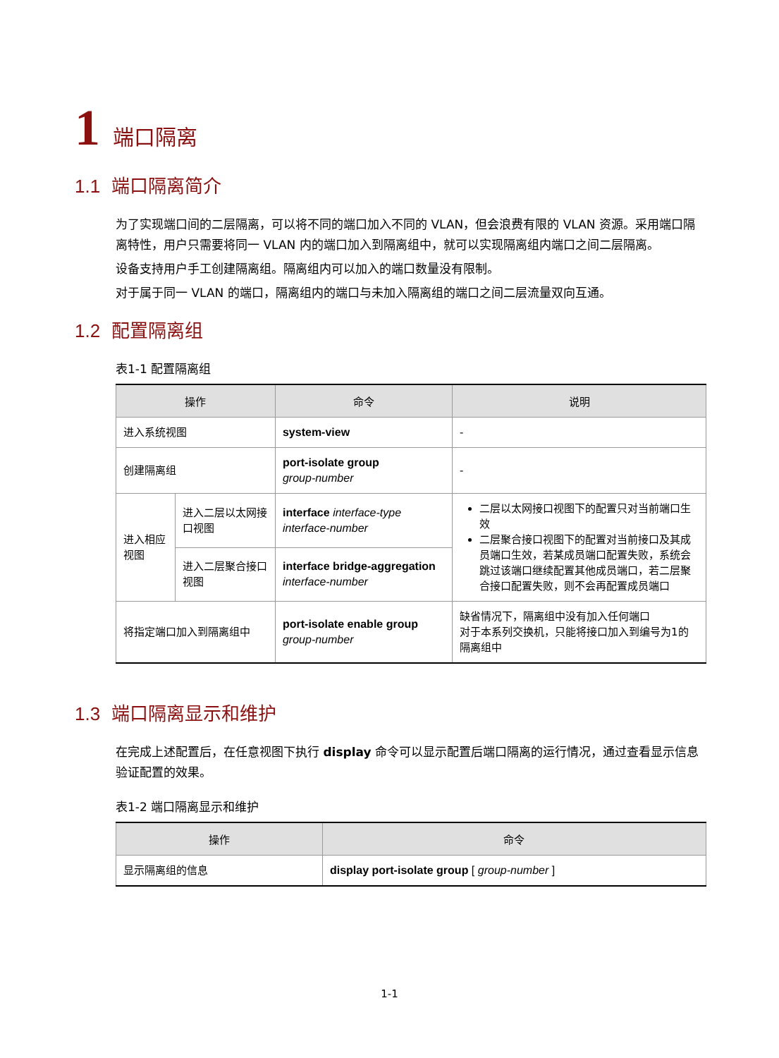1 端口隔离
1.1 端口隔离简介
为了实现端口间的二层隔离，可以将不同的端口加入不同的 VLAN，但会浪费有限的 VLAN 资源。采用端口隔离特性，用户只需要将同一 VLAN 内的端口加入到隔离组中，就可以实现隔离组内端口之间二层隔离。
设备支持用户手工创建隔离组。隔离组内可以加入的端口数量没有限制。
对于属于同一 VLAN 的端口，隔离组内的端口与未加入隔离组的端口之间二层流量双向互通。
1.2 配置隔离组
表1-1 配置隔离组
| 操作 | | 命令 | 说明 |
| --- | --- | --- | --- |
| 进入系统视图 | | system-view | - |
| 创建隔离组 | | port-isolate group group-number | - |
| 进入相应视图 | 进入二层以太网接口视图 | interface interface-type interface-number | 二层以太网接口视图下的配置只对当前端口生效 二层聚合接口视图下的配置对当前接口及其成员端口生效，若某成员端口配置失败，系统会跳过该端口继续配置其他成员端口，若二层聚合接口配置失败，则不会再配置成员端口 |
| | 进入二层聚合接口视图 | interface bridge-aggregation interface-number | |
| 将指定端口加入到隔离组中 | | port-isolate enable group group-number | 缺省情况下，隔离组中没有加入任何端口 对于本系列交换机，只能将接口加入到编号为1的隔离组中 |
1.3 端口隔离显示和维护
在完成上述配置后，在任意视图下执行 display 命令可以显示配置后端口隔离的运行情况，通过查看显示信息验证配置的效果。
表1-2 端口隔离显示和维护
| 操作 | 命令 |
| --- | --- |
| 显示隔离组的信息 | display port-isolate group [ group-number ] |
1-1